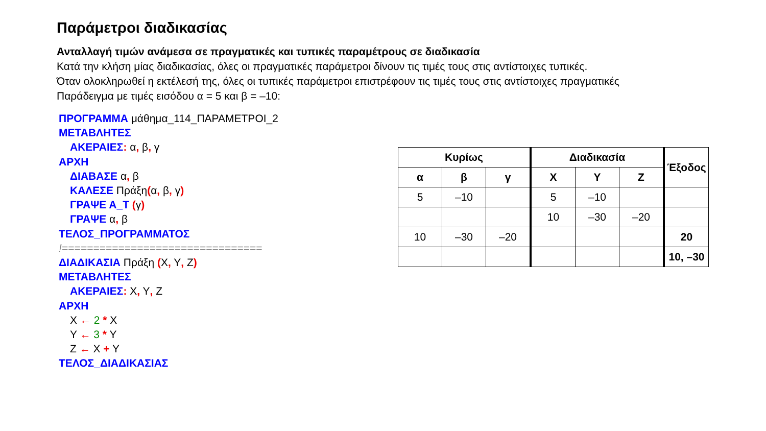Παράμετροι διαδικασίας
Ανταλλαγή τιμών ανάμεσα σε πραγματικές και τυπικές παραμέτρους σε διαδικασία
Κατά την κλήση μίας διαδικασίας, όλες οι πραγματικές παράμετροι δίνουν τις τιμές τους στις αντίστοιχες τυπικές.
Όταν ολοκληρωθεί η εκτέλεσή της, όλες οι τυπικές παράμετροι επιστρέφουν τις τιμές τους στις αντίστοιχες πραγματικές
Παράδειγμα με τιμές εισόδου α = 5 και β = –10:
ΠΡΟΓΡΑΜΜΑ μάθημα_114_ΠΑΡΑΜΕΤΡΟΙ_2
ΜΕΤΑΒΛΗΤΕΣ
ΑΚΕΡΑΙΕΣ: α, β, γ
ΑΡΧΗ
ΔΙΑΒΑΣΕ α, β
ΚΑΛΕΣΕ Πράξη(α, β, γ)
ΓΡΑΨΕ Α_Τ (γ)
ΓΡΑΨΕ α, β
ΤΕΛΟΣ_ΠΡΟΓΡΑΜΜΑΤΟΣ
!================================
ΔΙΑΔΙΚΑΣΙΑ Πράξη (X, Y, Z)
ΜΕΤΑΒΛΗΤΕΣ
ΑΚΕΡΑΙΕΣ: X, Y, Z
ΑΡΧΗ
X ← 2 * X
Y ← 3 * Y
Z ← X + Y
ΤΕΛΟΣ_ΔΙΑΔΙΚΑΣΙΑΣ
| Κυρίως | | | Διαδικασία | | | Έξοδος |
| --- | --- | --- | --- | --- | --- | --- |
| α | β | γ | X | Y | Z | |
| 5 | –10 | | 5 | –10 | | |
| | | | 10 | –30 | –20 | |
| 10 | –30 | –20 | | | | 20 |
| | | | | | | 10, –30 |